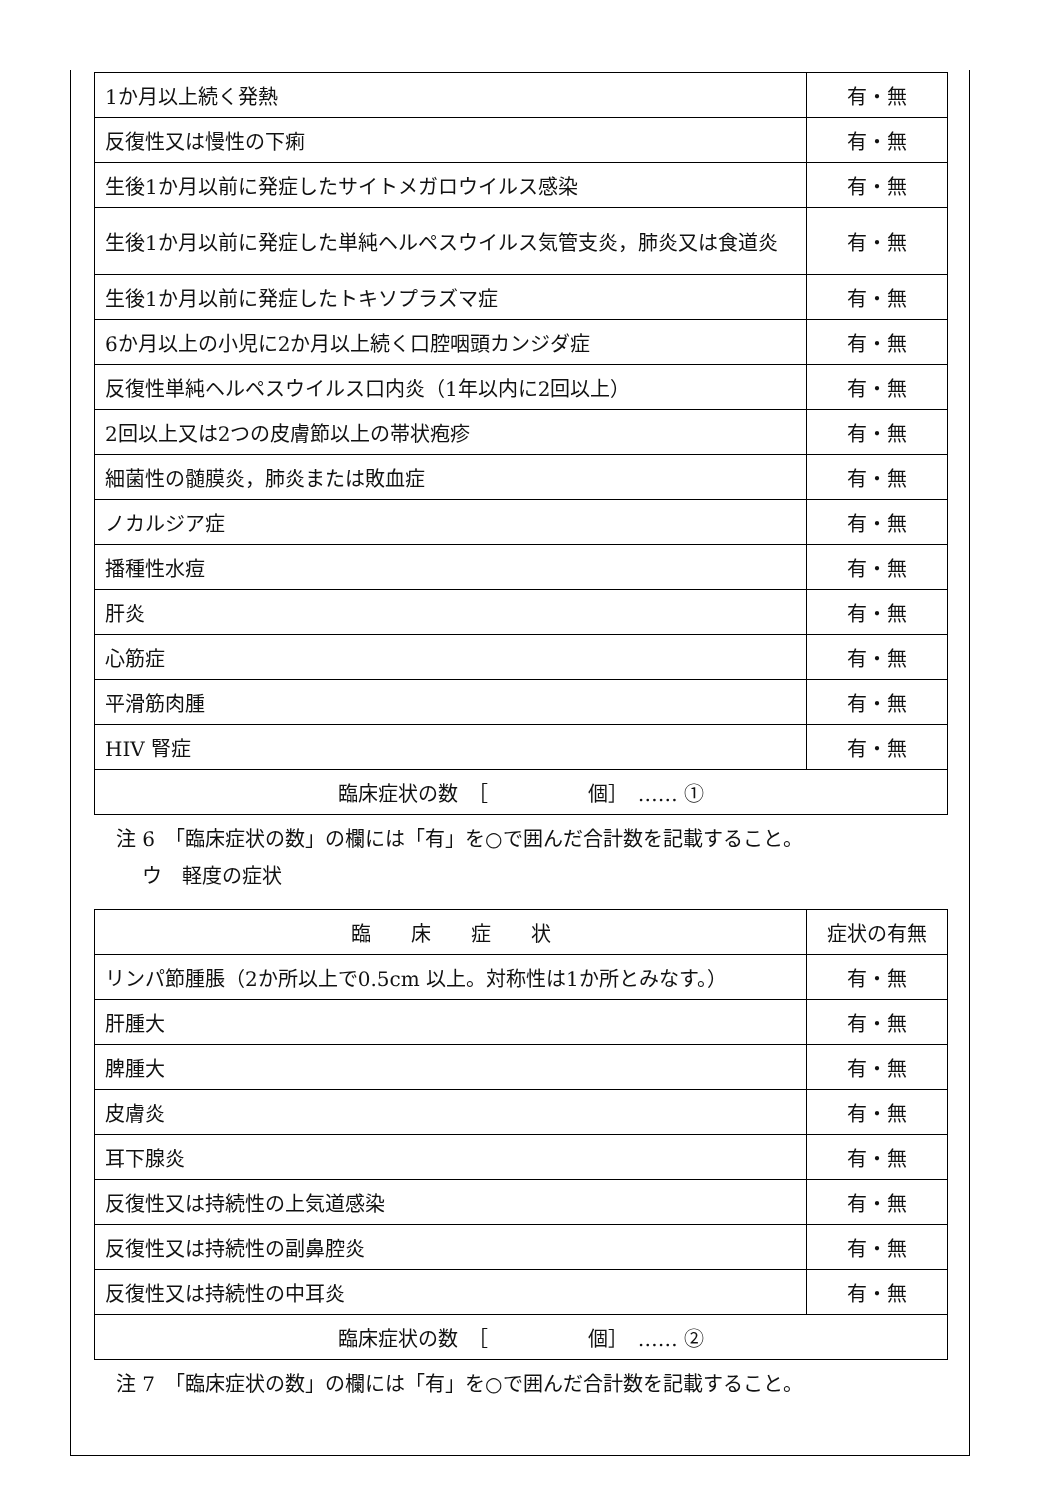| 1か月以上続く発熱 | 有・無 |
| 反復性又は慢性の下痢 | 有・無 |
| 生後1か月以前に発症したサイトメガロウイルス感染 | 有・無 |
| 生後1か月以前に発症した単純ヘルペスウイルス気管支炎，肺炎又は食道炎 | 有・無 |
| 生後1か月以前に発症したトキソプラズマ症 | 有・無 |
| 6か月以上の小児に2か月以上続く口腔咽頭カンジダ症 | 有・無 |
| 反復性単純ヘルペスウイルス口内炎（1年以内に2回以上） | 有・無 |
| 2回以上又は2つの皮膚節以上の帯状疱疹 | 有・無 |
| 細菌性の髄膜炎，肺炎または敗血症 | 有・無 |
| ノカルジア症 | 有・無 |
| 播種性水痘 | 有・無 |
| 肝炎 | 有・無 |
| 心筋症 | 有・無 |
| 平滑筋肉腫 | 有・無 |
| HIV 腎症 | 有・無 |
| 臨床症状の数 ［ 個］ …… ① | |
注 6　「臨床症状の数」の欄には「有」を○で囲んだ合計数を記載すること。
ウ　軽度の症状
| 臨 床 症 状 | 症状の有無 |
| --- | --- |
| リンパ節腫脹（2か所以上で0.5cm 以上。対称性は1か所とみなす。） | 有・無 |
| 肝腫大 | 有・無 |
| 脾腫大 | 有・無 |
| 皮膚炎 | 有・無 |
| 耳下腺炎 | 有・無 |
| 反復性又は持続性の上気道感染 | 有・無 |
| 反復性又は持続性の副鼻腔炎 | 有・無 |
| 反復性又は持続性の中耳炎 | 有・無 |
| 臨床症状の数 ［ 個］ …… ② | |
注 7　「臨床症状の数」の欄には「有」を○で囲んだ合計数を記載すること。